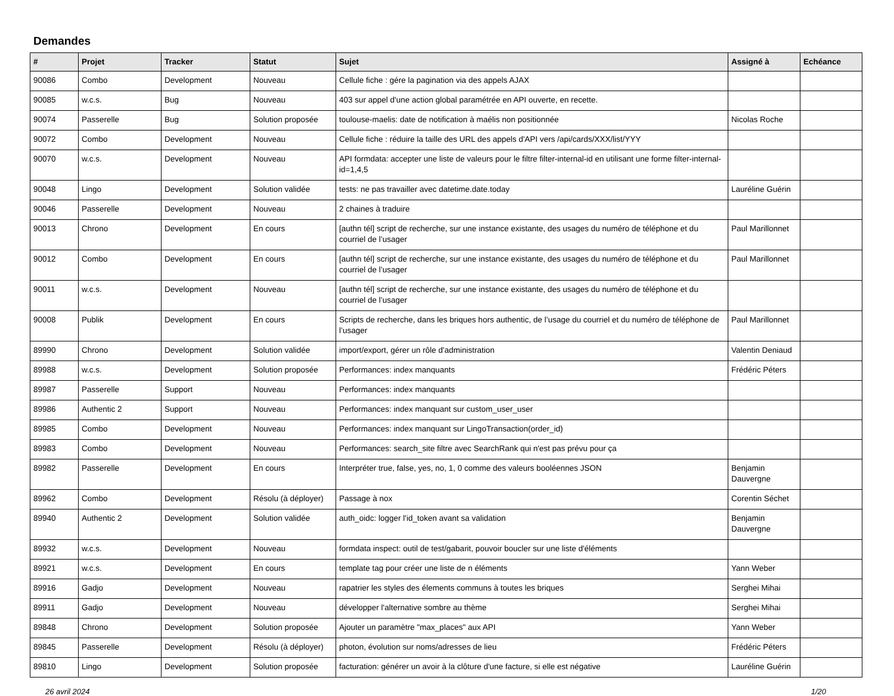Demandes
| # | Projet | Tracker | Statut | Sujet | Assigné à | Echéance |
| --- | --- | --- | --- | --- | --- | --- |
| 90086 | Combo | Development | Nouveau | Cellule fiche : gére la pagination via des appels AJAX | | |
| 90085 | w.c.s. | Bug | Nouveau | 403 sur appel d'une action global paramétrée en API ouverte, en recette. | | |
| 90074 | Passerelle | Bug | Solution proposée | toulouse-maelis: date de notification à maélis non positionnée | Nicolas Roche | |
| 90072 | Combo | Development | Nouveau | Cellule fiche : réduire la taille des URL des appels d'API vers /api/cards/XXX/list/YYY | | |
| 90070 | w.c.s. | Development | Nouveau | API formdata: accepter une liste de valeurs pour le filtre filter-internal-id en utilisant une forme filter-internal-id=1,4,5 | | |
| 90048 | Lingo | Development | Solution validée | tests: ne pas travailler avec datetime.date.today | Lauréline Guérin | |
| 90046 | Passerelle | Development | Nouveau | 2 chaines à traduire | | |
| 90013 | Chrono | Development | En cours | [authn tél] script de recherche, sur une instance existante, des usages du numéro de téléphone et du courriel de l’usager | Paul Marillonnet | |
| 90012 | Combo | Development | En cours | [authn tél] script de recherche, sur une instance existante, des usages du numéro de téléphone et du courriel de l’usager | Paul Marillonnet | |
| 90011 | w.c.s. | Development | Nouveau | [authn tél] script de recherche, sur une instance existante, des usages du numéro de téléphone et du courriel de l’usager | | |
| 90008 | Publik | Development | En cours | Scripts de recherche, dans les briques hors authentic, de l’usage du courriel et du numéro de téléphone de l’usager | Paul Marillonnet | |
| 89990 | Chrono | Development | Solution validée | import/export, gérer un rôle d'administration | Valentin Deniaud | |
| 89988 | w.c.s. | Development | Solution proposée | Performances: index manquants | Frédéric Péters | |
| 89987 | Passerelle | Support | Nouveau | Performances: index manquants | | |
| 89986 | Authentic 2 | Support | Nouveau | Performances: index manquant sur custom_user_user | | |
| 89985 | Combo | Development | Nouveau | Performances: index manquant sur LingoTransaction(order_id) | | |
| 89983 | Combo | Development | Nouveau | Performances: search_site filtre avec SearchRank qui n'est pas prévu pour ça | | |
| 89982 | Passerelle | Development | En cours | Interpréter true, false, yes, no, 1, 0 comme des valeurs booléennes JSON | Benjamin Dauvergne | |
| 89962 | Combo | Development | Résolu (à déployer) | Passage à nox | Corentin Séchet | |
| 89940 | Authentic 2 | Development | Solution validée | auth_oidc: logger l'id_token avant sa validation | Benjamin Dauvergne | |
| 89932 | w.c.s. | Development | Nouveau | formdata inspect: outil de test/gabarit, pouvoir boucler sur une liste d'éléments | | |
| 89921 | w.c.s. | Development | En cours | template tag pour créer une liste de n éléments | Yann Weber | |
| 89916 | Gadjo | Development | Nouveau | rapatrier les styles des élements communs à toutes les briques | Serghei Mihai | |
| 89911 | Gadjo | Development | Nouveau | développer l'alternative sombre au thème | Serghei Mihai | |
| 89848 | Chrono | Development | Solution proposée | Ajouter un paramètre "max_places" aux API | Yann Weber | |
| 89845 | Passerelle | Development | Résolu (à déployer) | photon, évolution sur noms/adresses de lieu | Frédéric Péters | |
| 89810 | Lingo | Development | Solution proposée | facturation: générer un avoir à la clôture d'une facture, si elle est négative | Lauréline Guérin | |
26 avril 2024 1/20